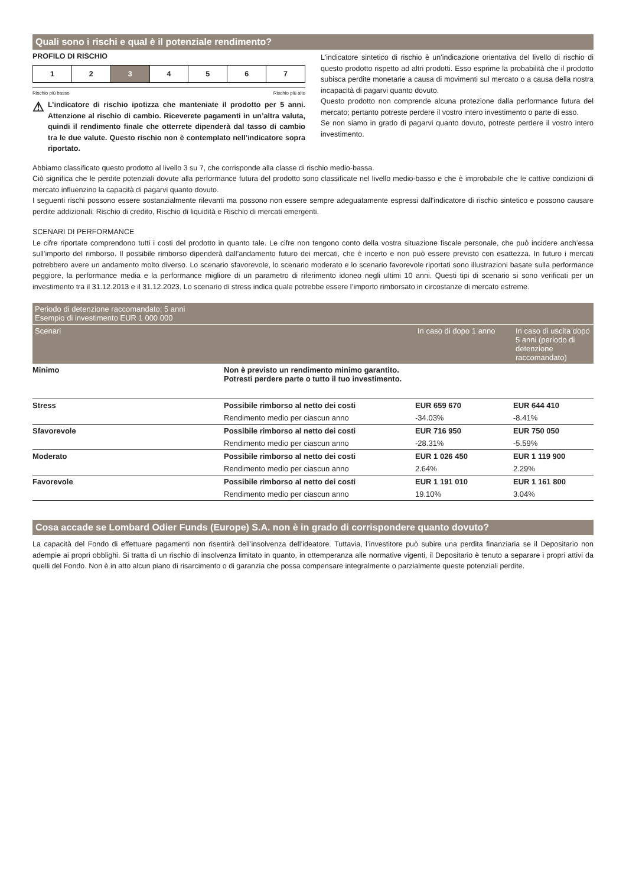Quali sono i rischi e qual è il potenziale rendimento?
PROFILO DI RISCHIO
| 1 | 2 | 3 | 4 | 5 | 6 | 7 |
Rischio più basso Rischio più alto
⚠
L’indicatore di rischio ipotizza che manteniate il prodotto per 5 anni. Attenzione al rischio di cambio. Riceverete pagamenti in un’altra valuta, quindi il rendimento finale che otterrete dipenderà dal tasso di cambio tra le due valute. Questo rischio non è contemplato nell’indicatore sopra riportato.
L'indicatore sintetico di rischio è un'indicazione orientativa del livello di rischio di questo prodotto rispetto ad altri prodotti. Esso esprime la probabilità che il prodotto subisca perdite monetarie a causa di movimenti sul mercato o a causa della nostra incapacità di pagarvi quanto dovuto.
Questo prodotto non comprende alcuna protezione dalla performance futura del mercato; pertanto potreste perdere il vostro intero investimento o parte di esso.
Se non siamo in grado di pagarvi quanto dovuto, potreste perdere il vostro intero investimento.
Abbiamo classificato questo prodotto al livello 3 su 7, che corrisponde alla classe di rischio medio-bassa.
Ciò significa che le perdite potenziali dovute alla performance futura del prodotto sono classificate nel livello medio-basso e che è improbabile che le cattive condizioni di mercato influenzino la capacità di pagarvi quanto dovuto.
I seguenti rischi possono essere sostanzialmente rilevanti ma possono non essere sempre adeguatamente espressi dall'indicatore di rischio sintetico e possono causare perdite addizionali: Rischio di credito, Rischio di liquidità e Rischio di mercati emergenti.
SCENARI DI PERFORMANCE
Le cifre riportate comprendono tutti i costi del prodotto in quanto tale. Le cifre non tengono conto della vostra situazione fiscale personale, che può incidere anch’essa sull’importo del rimborso. Il possibile rimborso dipenderà dall’andamento futuro dei mercati, che è incerto e non può essere previsto con esattezza. In futuro i mercati potrebbero avere un andamento molto diverso. Lo scenario sfavorevole, lo scenario moderato e lo scenario favorevole riportati sono illustrazioni basate sulla performance peggiore, la performance media e la performance migliore di un parametro di riferimento idoneo negli ultimi 10 anni. Questi tipi di scenario si sono verificati per un investimento tra il 31.12.2013 e il 31.12.2023. Lo scenario di stress indica quale potrebbe essere l’importo rimborsato in circostanze di mercato estreme.
| Periodo di detenzione raccomandato: 5 anni Esempio di investimento EUR 1 000 000 | | | |
| --- | --- | --- | --- |
| Scenari | | In caso di dopo 1 anno | In caso di uscita dopo 5 anni (periodo di detenzione raccomandato) |
| Minimo | Non è previsto un rendimento minimo garantito. Potresti perdere parte o tutto il tuo investimento. | | |
| Stress | Possibile rimborso al netto dei costi | EUR 659 670 | EUR 644 410 |
| | Rendimento medio per ciascun anno | -34.03% | -8.41% |
| Sfavorevole | Possibile rimborso al netto dei costi | EUR 716 950 | EUR 750 050 |
| | Rendimento medio per ciascun anno | -28.31% | -5.59% |
| Moderato | Possibile rimborso al netto dei costi | EUR 1 026 450 | EUR 1 119 900 |
| | Rendimento medio per ciascun anno | 2.64% | 2.29% |
| Favorevole | Possibile rimborso al netto dei costi | EUR 1 191 010 | EUR 1 161 800 |
| | Rendimento medio per ciascun anno | 19.10% | 3.04% |
Cosa accade se Lombard Odier Funds (Europe) S.A. non è in grado di corrispondere quanto dovuto?
La capacità del Fondo di effettuare pagamenti non risentirà dell’insolvenza dell’ideatore. Tuttavia, l’investitore può subire una perdita finanziaria se il Depositario non adempie ai propri obblighi. Si tratta di un rischio di insolvenza limitato in quanto, in ottemperanza alle normative vigenti, il Depositario è tenuto a separare i propri attivi da quelli del Fondo. Non è in atto alcun piano di risarcimento o di garanzia che possa compensare integralmente o parzialmente queste potenziali perdite.